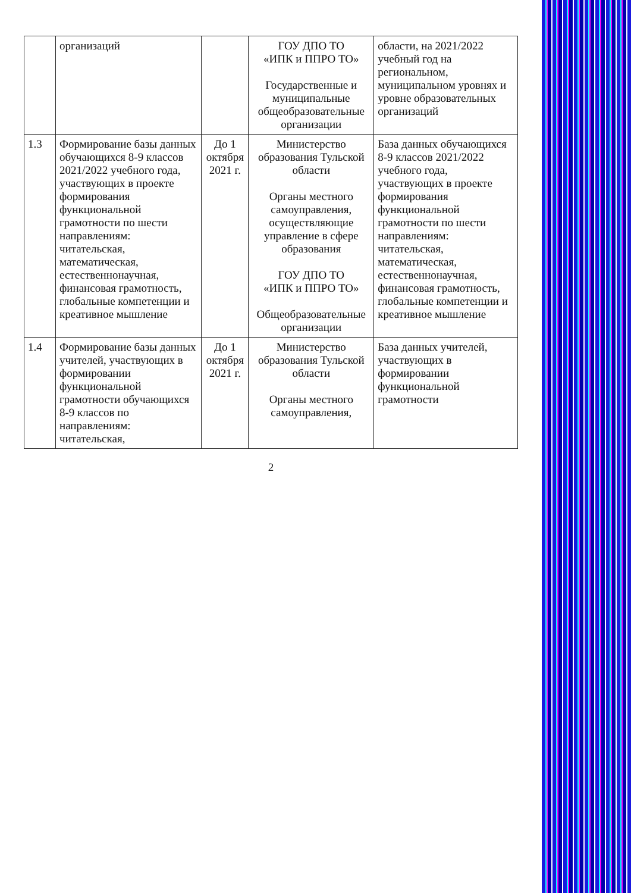| | организаций | | ГОУ ДПО ТО «ИПК и ППРО ТО» Государственные и муниципальные общеобразовательные организации | области, на 2021/2022 учебный год на региональном, муниципальном уровнях и уровне образовательных организаций |
| 1.3 | Формирование базы данных обучающихся 8-9 классов 2021/2022 учебного года, участвующих в проекте формирования функциональной грамотности по шести направлениям: читательская, математическая, естественнонаучная, финансовая грамотность, глобальные компетенции и креативное мышление | До 1 октября 2021 г. | Министерство образования Тульской области Органы местного самоуправления, осуществляющие управление в сфере образования ГОУ ДПО ТО «ИПК и ППРО ТО» Общеобразовательные организации | База данных обучающихся 8-9 классов 2021/2022 учебного года, участвующих в проекте формирования функциональной грамотности по шести направлениям: читательская, математическая, естественнонаучная, финансовая грамотность, глобальные компетенции и креативное мышление |
| 1.4 | Формирование базы данных учителей, участвующих в формировании функциональной грамотности обучающихся 8-9 классов по направлениям: читательская, | До 1 октября 2021 г. | Министерство образования Тульской области Органы местного самоуправления, | База данных учителей, участвующих в формировании функциональной грамотности |
2